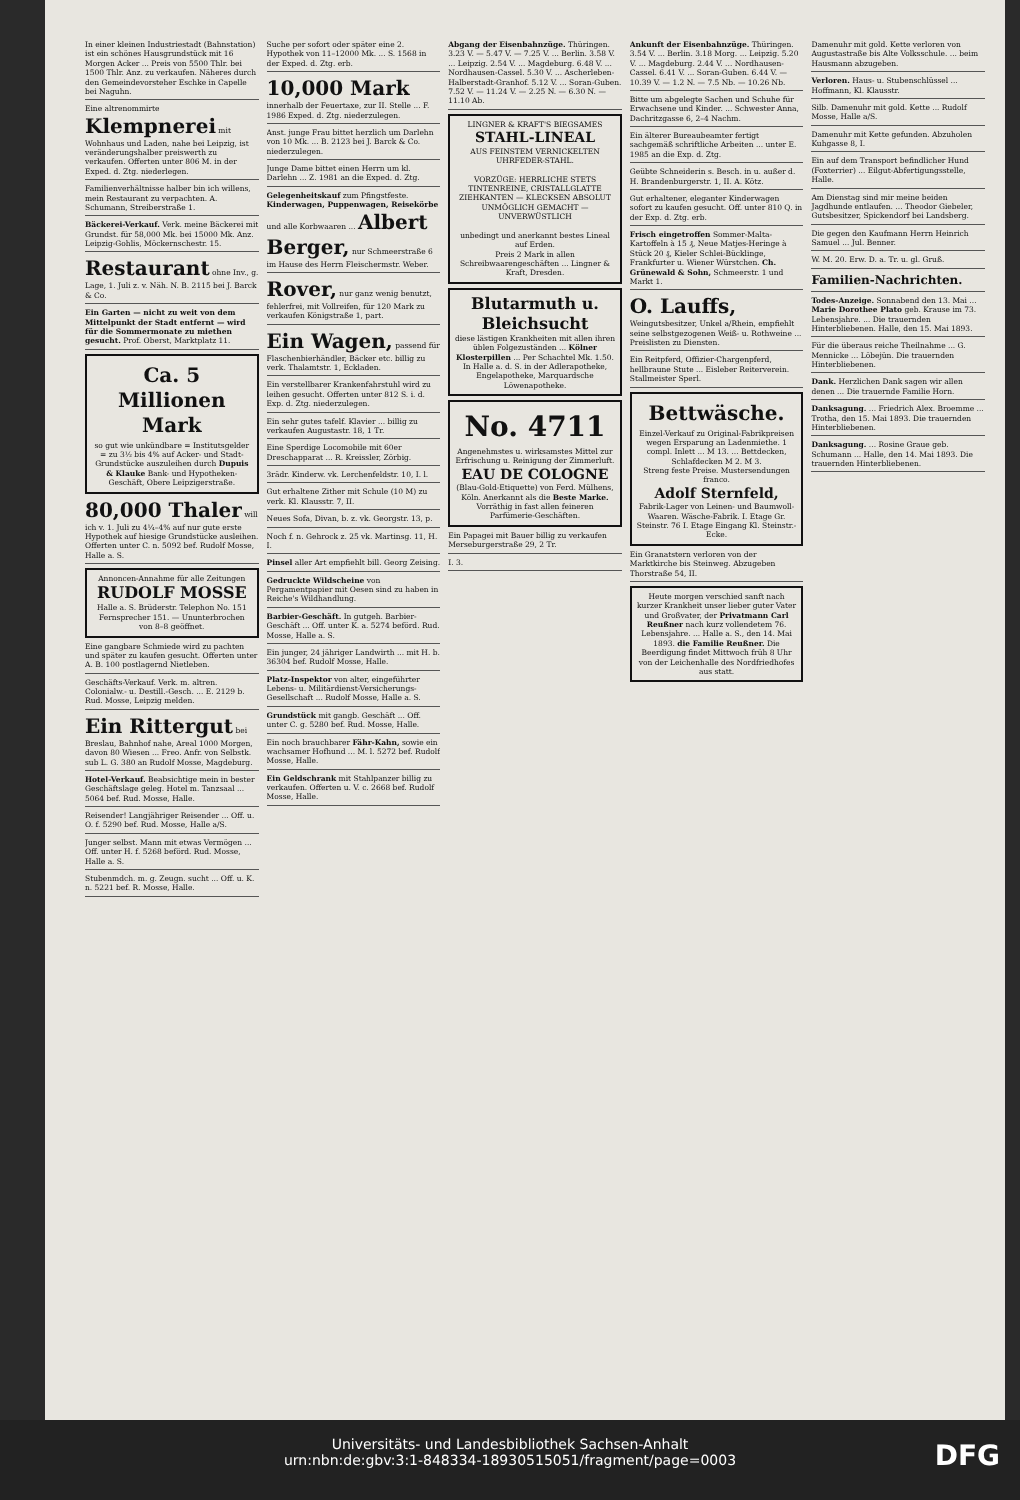In einer kleinen Industriestadt (Bahnstation) ist ein schönes Hausgrundstück mit 16 Morgen Acker ... Preis von 5500 Thlr. bei 1500 Thlr. Anz. zu verkaufen. Näheres durch den Gemeindevorsteher Eschke in Capelle bei Naguhn.
Eine altrenommirte Klempnerei mit Wohnhaus und Laden, nahe bei Leipzig, ist veränderungshalber preiswerth zu verkaufen. Offerten unter 806 M. in der Exped. d. Ztg. niederlegen.
Familienverhältnisse halber bin ich willens, mein Restaurant zu verpachten. A. Schumann, Streiberstraße 1.
Bäckerei-Verkauf. Verk. meine Bäckerei mit Grundst. für 58,000 Mk. bei 15000 Mk. Anz. Leipzig-Gohlis, Möckernschestr. 15.
Restaurant ohne Inv., g. Lage, 1. Juli z. v. Näh. N. B. 2115 bei J. Barck & Co.
Ein Garten — nicht zu weit von dem Mittelpunkt der Stadt entfernt — wird für die Sommermonate zu miethen gesucht. Prof. Oberst, Marktplatz 11.
Ca. 5 Millionen Mark
so gut wie unkündbare = Institutsgelder = zu 3½ bis 4% auf Acker- und Stadt-Grundstücke auszuleihen durch Dupuis & Klauke Bank- und Hypotheken-Geschäft, Obere Leipzigerstraße.
80,000 Thaler will ich v. 1. Juli zu 4¼–4% auf nur gute erste Hypothek auf hiesige Grundstücke ausleihen. Offerten unter C. n. 5092 bef. Rudolf Mosse, Halle a. S.
Annoncen-Annahme für alle Zeitungen RUDOLF MOSSE Halle a. S. Brüderstr. Telephon No. 151
Fernsprecher 151. — Ununterbrochen von 8–8 geöffnet.
Eine gangbare Schmiede wird zu pachten und später zu kaufen gesucht. Offerten unter A. B. 100 postlagernd Nietleben.
Geschäfts-Verkauf. Verk. m. altren. Colonialw.- u. Destill.-Gesch. ... E. 2129 b. Rud. Mosse, Leipzig melden.
Ein Rittergut bei Breslau, Bahnhof nahe, Areal 1000 Morgen, davon 80 Wiesen ... Freo. Anfr. von Selbstk. sub L. G. 380 an Rudolf Mosse, Magdeburg.
Hotel-Verkauf. Beabsichtige mein in bester Geschäftslage geleg. Hotel m. Tanzsaal ... 5064 bef. Rud. Mosse, Halle.
Reisender! Langjähriger Reisender ... Off. u. O. f. 5290 bef. Rud. Mosse, Halle a/S.
Junger selbst. Mann mit etwas Vermögen ... Off. unter H. f. 5268 beförd. Rud. Mosse, Halle a. S.
Stubenmdch. m. g. Zeugn. sucht ... Off. u. K. n. 5221 bef. R. Mosse, Halle.
Suche per sofort oder später eine 2. Hypothek von 11–12000 Mk. ... S. 1568 in der Exped. d. Ztg. erb.
10,000 Mark innerhalb der Feuertaxe, zur II. Stelle ... F. 1986 Exped. d. Ztg. niederzulegen.
Anst. junge Frau bittet herzlich um Darlehn von 10 Mk. ... B. 2123 bei J. Barck & Co. niederzulegen.
Junge Dame bittet einen Herrn um kl. Darlehn ... Z. 1981 an die Exped. d. Ztg.
Gelegenheitskauf zum Pfingstfeste. Kinderwagen, Puppenwagen, Reisekörbe und alle Korbwaaren ... Albert Berger, nur Schmeerstraße 6 im Hause des Herrn Fleischermstr. Weber.
Rover, nur ganz wenig benutzt, fehlerfrei, mit Vollreifen, für 120 Mark zu verkaufen Königstraße 1, part.
Ein Wagen, passend für Flaschenbierhändler, Bäcker etc. billig zu verk. Thalamtstr. 1, Eckladen.
Ein verstellbarer Krankenfahrstuhl wird zu leihen gesucht. Offerten unter 812 S. i. d. Exp. d. Ztg. niederzulegen.
Ein sehr gutes tafelf. Klavier ... billig zu verkaufen Augustastr. 18, 1 Tr.
Eine Sperdige Locomobile mit 60er Dreschapparat ... R. Kreissler, Zörbig.
3rädr. Kinderw. vk. Lerchenfeldstr. 10, I. l.
Gut erhaltene Zither mit Schule (10 M) zu verk. Kl. Klausstr. 7, II.
Neues Sofa, Divan, b. z. vk. Georgstr. 13, p.
Noch f. n. Gehrock z. 25 vk. Martinsg. 11, H. I.
Pinsel aller Art empfiehlt bill. Georg Zeising.
Gedruckte Wildscheine von Pergamentpapier mit Oesen sind zu haben in Reiche's Wildhandlung.
Barbier-Geschäft. In gutgeh. Barbier-Geschäft ... Off. unter K. a. 5274 beförd. Rud. Mosse, Halle a. S.
Ein junger, 24 jähriger Landwirth ... mit H. b. 36304 bef. Rudolf Mosse, Halle.
Platz-Inspektor von alter, eingeführter Lebens- u. Militärdienst-Versicherungs-Gesellschaft ... Rudolf Mosse, Halle a. S.
Grundstück mit gangb. Geschäft ... Off. unter C. g. 5280 bef. Rud. Mosse, Halle.
Ein noch brauchbarer Fähr-Kahn, sowie ein wachsamer Hofhund ... M. l. 5272 bef. Rudolf Mosse, Halle.
Ein Geldschrank mit Stahlpanzer billig zu verkaufen. Offerten u. V. c. 2668 bef. Rudolf Mosse, Halle.
Abgang der Eisenbahnzüge. Thüringen. 3.23 V. — 5.47 V. — 7.25 V. ... Berlin. 3.58 V. ... Leipzig. 2.54 V. ... Magdeburg. 6.48 V. ... Nordhausen-Cassel. 5.30 V. ... Ascherleben-Halberstadt-Granhof. 5.12 V. ... Soran-Guben. 7.52 V. — 11.24 V. — 2.25 N. — 6.30 N. — 11.10 Ab.
LINGNER & KRAFT'S BIEGSAMES
STAHL-LINEAL
AUS FEINSTEM VERNICKELTEN UHRFEDER-STAHL.
VORZÜGE: HERRLICHE STETS TINTENREINE, CRISTALLGLATTE ZIEHKANTEN — KLECKSEN ABSOLUT UNMÖGLICH GEMACHT — UNVERWÜSTLICH
unbedingt und anerkannt bestes Lineal auf Erden.
Preis 2 Mark in allen Schreibwaarengeschäften ... Lingner & Kraft, Dresden.
Blutarmuth u. Bleichsucht
diese lästigen Krankheiten mit allen ihren üblen Folgezuständen ... Kölner Klosterpillen ... Per Schachtel Mk. 1.50. In Halle a. d. S. in der Adlerapotheke, Engelapotheke, Marquardsche Löwenapotheke.
No. 4711
Angenehmstes u. wirksamstes Mittel zur Erfrischung u. Reinigung der Zimmerluft.
EAU DE COLOGNE
(Blau-Gold-Etiquette) von Ferd. Mülhens, Köln. Anerkannt als die Beste Marke. Vorräthig in fast allen feineren Parfümerie-Geschäften.
Ein Papagei mit Bauer billig zu verkaufen Merseburgerstraße 29, 2 Tr.
I. 3.
Ankunft der Eisenbahnzüge. Thüringen. 3.54 V. ... Berlin. 3.18 Morg. ... Leipzig. 5.20 V. ... Magdeburg. 2.44 V. ... Nordhausen-Cassel. 6.41 V. ... Soran-Guben. 6.44 V. — 10.39 V. — 1.2 N. — 7.5 Nb. — 10.26 Nb.
Bitte um abgelegte Sachen und Schuhe für Erwachsene und Kinder. ... Schwester Anna, Dachritzgasse 6, 2–4 Nachm.
Ein älterer Bureaubeamter fertigt sachgemäß schriftliche Arbeiten ... unter E. 1985 an die Exp. d. Ztg.
Geübte Schneiderin s. Besch. in u. außer d. H. Brandenburgerstr. 1, II. A. Kötz.
Gut erhaltener, eleganter Kinderwagen sofort zu kaufen gesucht. Off. unter 810 Q. in der Exp. d. Ztg. erb.
Frisch eingetroffen Sommer-Malta-Kartoffeln à 15 ₰, Neue Matjes-Heringe à Stück 20 ₰, Kieler Schlei-Bücklinge, Frankfurter u. Wiener Würstchen. Ch. Grünewald & Sohn, Schmeerstr. 1 und Markt 1.
O. Lauffs, Weingutsbesitzer, Unkel a/Rhein, empfiehlt seine selbstgezogenen Weiß- u. Rothweine ... Preislisten zu Diensten.
Ein Reitpferd, Offizier-Chargenpferd, hellbraune Stute ... Eisleber Reiterverein. Stallmeister Sperl.
Bettwäsche.
Einzel-Verkauf zu Original-Fabrikpreisen wegen Ersparung an Ladenmiethe. 1 compl. Inlett ... M 13. ... Bettdecken, Schlafdecken M 2. M 3.
Streng feste Preise. Mustersendungen franco.
Adolf Sternfeld,
Fabrik-Lager von Leinen- und Baumwoll-Waaren. Wäsche-Fabrik. I. Etage Gr. Steinstr. 76 I. Etage Eingang Kl. Steinstr.-Ecke.
Ein Granatstern verloren von der Marktkirche bis Steinweg. Abzugeben Thorstraße 54, II.
Heute morgen verschied sanft nach kurzer Krankheit unser lieber guter Vater und Großvater, der Privatmann Carl Reußner nach kurz vollendetem 76. Lebensjahre. ... Halle a. S., den 14. Mai 1893. die Familie Reußner. Die Beerdigung findet Mittwoch früh 8 Uhr von der Leichenhalle des Nordfriedhofes aus statt.
Damenuhr mit gold. Kette verloren von Augustastraße bis Alte Volksschule. ... beim Hausmann abzugeben.
Verloren. Haus- u. Stubenschlüssel ... Hoffmann, Kl. Klausstr.
Silb. Damenuhr mit gold. Kette ... Rudolf Mosse, Halle a/S.
Damenuhr mit Kette gefunden. Abzuholen Kuhgasse 8, I.
Ein auf dem Transport befindlicher Hund (Foxterrier) ... Eilgut-Abfertigungsstelle, Halle.
Am Dienstag sind mir meine beiden Jagdhunde entlaufen. ... Theodor Giebeler, Gutsbesitzer, Spickendorf bei Landsberg.
Die gegen den Kaufmann Herrn Heinrich Samuel ... Jul. Benner.
W. M. 20. Erw. D. a. Tr. u. gl. Gruß.
Familien-Nachrichten.
Todes-Anzeige. Sonnabend den 13. Mai ... Marie Dorothee Plato geb. Krause im 73. Lebensjahre. ... Die trauernden Hinterbliebenen. Halle, den 15. Mai 1893.
Für die überaus reiche Theilnahme ... G. Mennicke ... Löbejün. Die trauernden Hinterbliebenen.
Dank. Herzlichen Dank sagen wir allen denen ... Die trauernde Familie Horn.
Danksagung. ... Friedrich Alex. Broemme ... Trotha, den 15. Mai 1893. Die trauernden Hinterbliebenen.
Danksagung. ... Rosine Graue geb. Schumann ... Halle, den 14. Mai 1893. Die trauernden Hinterbliebenen.
Universitäts- und Landesbibliothek Sachsen-Anhalt
urn:nbn:de:gbv:3:1-848334-18930515051/fragment/page=0003
DFG